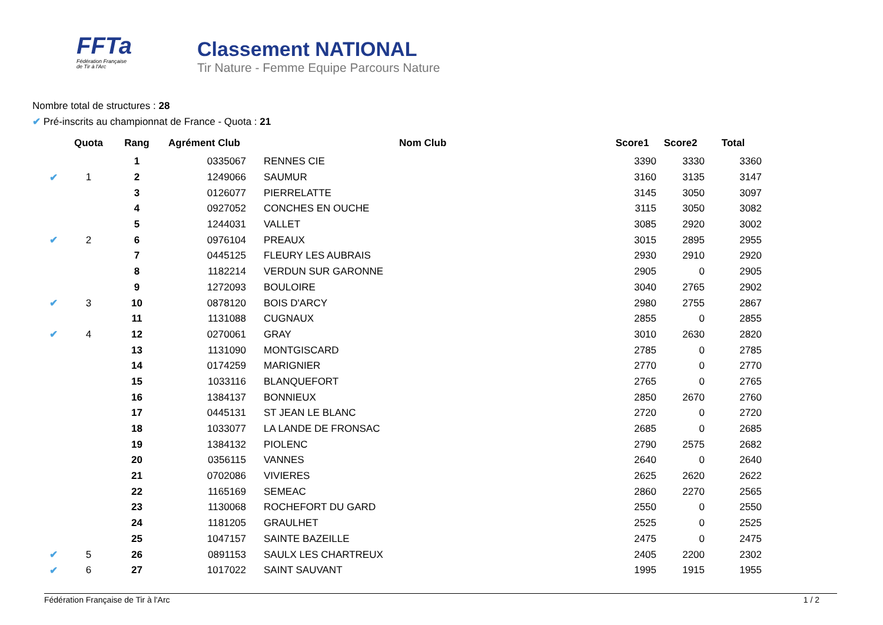FFTa
Fédération Française
de Tir à l'Arc
Classement NATIONAL
Tir Nature - Femme Equipe Parcours Nature
Nombre total de structures : 28
✔ Pré-inscrits au championnat de France - Quota : 21
| | Quota | Rang | Agrément Club | Nom Club | Score1 | Score2 | Total |
| --- | --- | --- | --- | --- | --- | --- | --- |
| | | 1 | 0335067 | RENNES CIE | 3390 | 3330 | 3360 |
| ✔ | 1 | 2 | 1249066 | SAUMUR | 3160 | 3135 | 3147 |
| | | 3 | 0126077 | PIERRELATTE | 3145 | 3050 | 3097 |
| | | 4 | 0927052 | CONCHES EN OUCHE | 3115 | 3050 | 3082 |
| | | 5 | 1244031 | VALLET | 3085 | 2920 | 3002 |
| ✔ | 2 | 6 | 0976104 | PREAUX | 3015 | 2895 | 2955 |
| | | 7 | 0445125 | FLEURY LES AUBRAIS | 2930 | 2910 | 2920 |
| | | 8 | 1182214 | VERDUN SUR GARONNE | 2905 | 0 | 2905 |
| | | 9 | 1272093 | BOULOIRE | 3040 | 2765 | 2902 |
| ✔ | 3 | 10 | 0878120 | BOIS D'ARCY | 2980 | 2755 | 2867 |
| | | 11 | 1131088 | CUGNAUX | 2855 | 0 | 2855 |
| ✔ | 4 | 12 | 0270061 | GRAY | 3010 | 2630 | 2820 |
| | | 13 | 1131090 | MONTGISCARD | 2785 | 0 | 2785 |
| | | 14 | 0174259 | MARIGNIER | 2770 | 0 | 2770 |
| | | 15 | 1033116 | BLANQUEFORT | 2765 | 0 | 2765 |
| | | 16 | 1384137 | BONNIEUX | 2850 | 2670 | 2760 |
| | | 17 | 0445131 | ST JEAN LE BLANC | 2720 | 0 | 2720 |
| | | 18 | 1033077 | LA LANDE DE FRONSAC | 2685 | 0 | 2685 |
| | | 19 | 1384132 | PIOLENC | 2790 | 2575 | 2682 |
| | | 20 | 0356115 | VANNES | 2640 | 0 | 2640 |
| | | 21 | 0702086 | VIVIERES | 2625 | 2620 | 2622 |
| | | 22 | 1165169 | SEMEAC | 2860 | 2270 | 2565 |
| | | 23 | 1130068 | ROCHEFORT DU GARD | 2550 | 0 | 2550 |
| | | 24 | 1181205 | GRAULHET | 2525 | 0 | 2525 |
| | | 25 | 1047157 | SAINTE BAZEILLE | 2475 | 0 | 2475 |
| ✔ | 5 | 26 | 0891153 | SAULX LES CHARTREUX | 2405 | 2200 | 2302 |
| ✔ | 6 | 27 | 1017022 | SAINT SAUVANT | 1995 | 1915 | 1955 |
Fédération Française de Tir à l'Arc 1 / 2